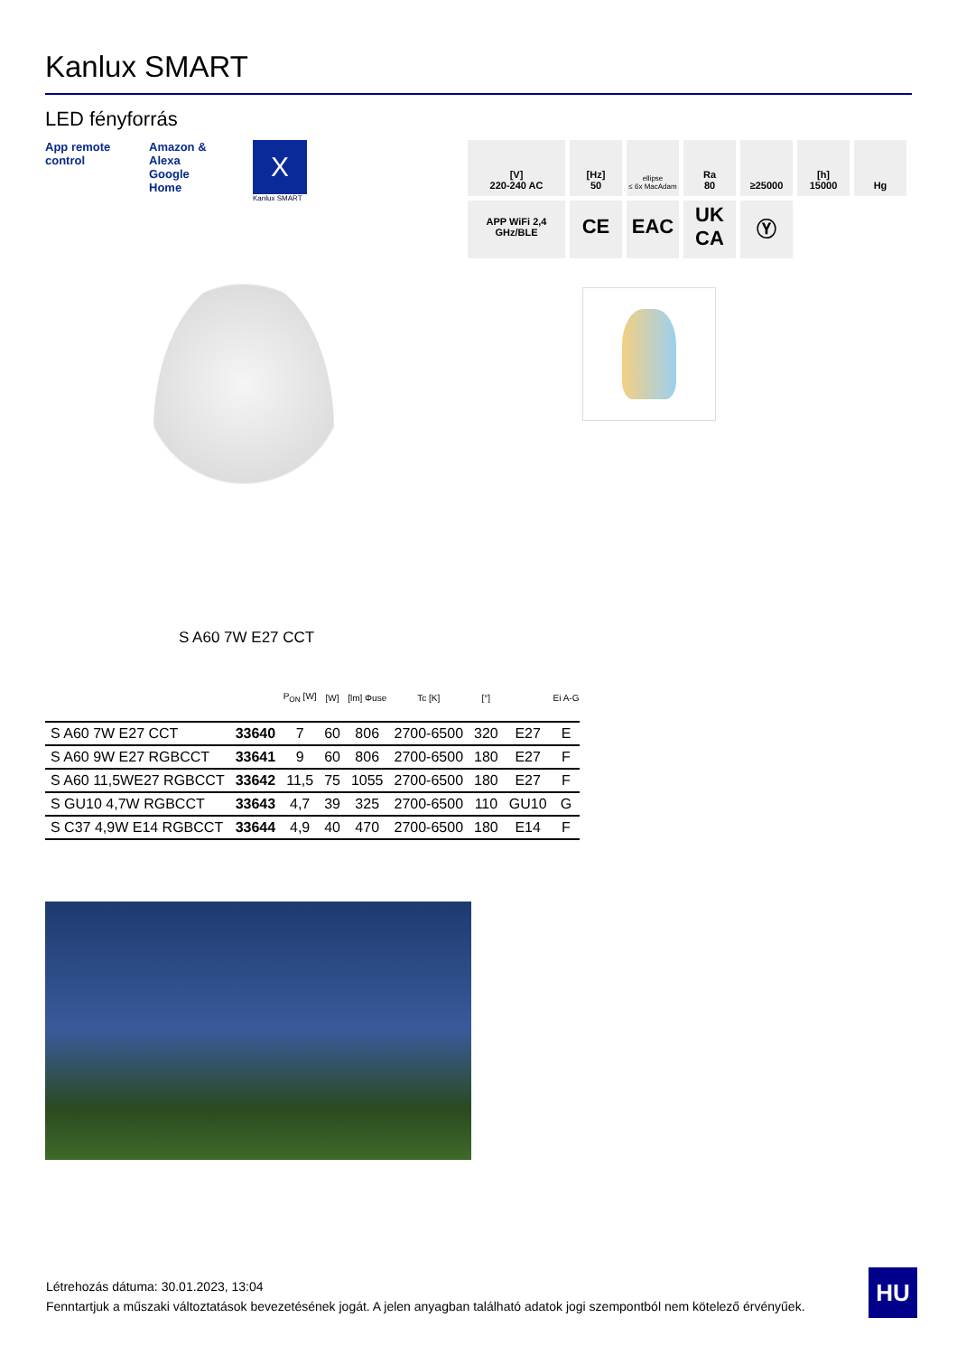Kanlux SMART
LED fényforrás
App remote control
Amazon & Alexa Google Home
X
Kanlux SMART
[V]
220-240 AC
[Hz]
50
ellipse
≤ 6x MacAdam
Ra
80
≥25000
[h]
15000
Hg
APP WiFi 2,4 GHz/BLE
CE
EAC
UK CA
Ⓨ
S A60 7W E27 CCT
| | | P<sub>ON</sub> [W] | [W] | [lm] Φuse | Tc [K] | [°] | | Ei A-G |
| --- | --- | --- | --- | --- | --- | --- | --- | --- |
| S A60 7W E27 CCT | 33640 | 7 | 60 | 806 | 2700-6500 | 320 | E27 | E |
| S A60 9W E27 RGBCCT | 33641 | 9 | 60 | 806 | 2700-6500 | 180 | E27 | F |
| S A60 11,5WE27 RGBCCT | 33642 | 11,5 | 75 | 1055 | 2700-6500 | 180 | E27 | F |
| S GU10 4,7W RGBCCT | 33643 | 4,7 | 39 | 325 | 2700-6500 | 110 | GU10 | G |
| S C37 4,9W E14 RGBCCT | 33644 | 4,9 | 40 | 470 | 2700-6500 | 180 | E14 | F |
Létrehozás dátuma: 30.01.2023, 13:04
Fenntartjuk a műszaki változtatások bevezetésének jogát. A jelen anyagban található adatok jogi szempontból nem kötelező érvényűek.
HU